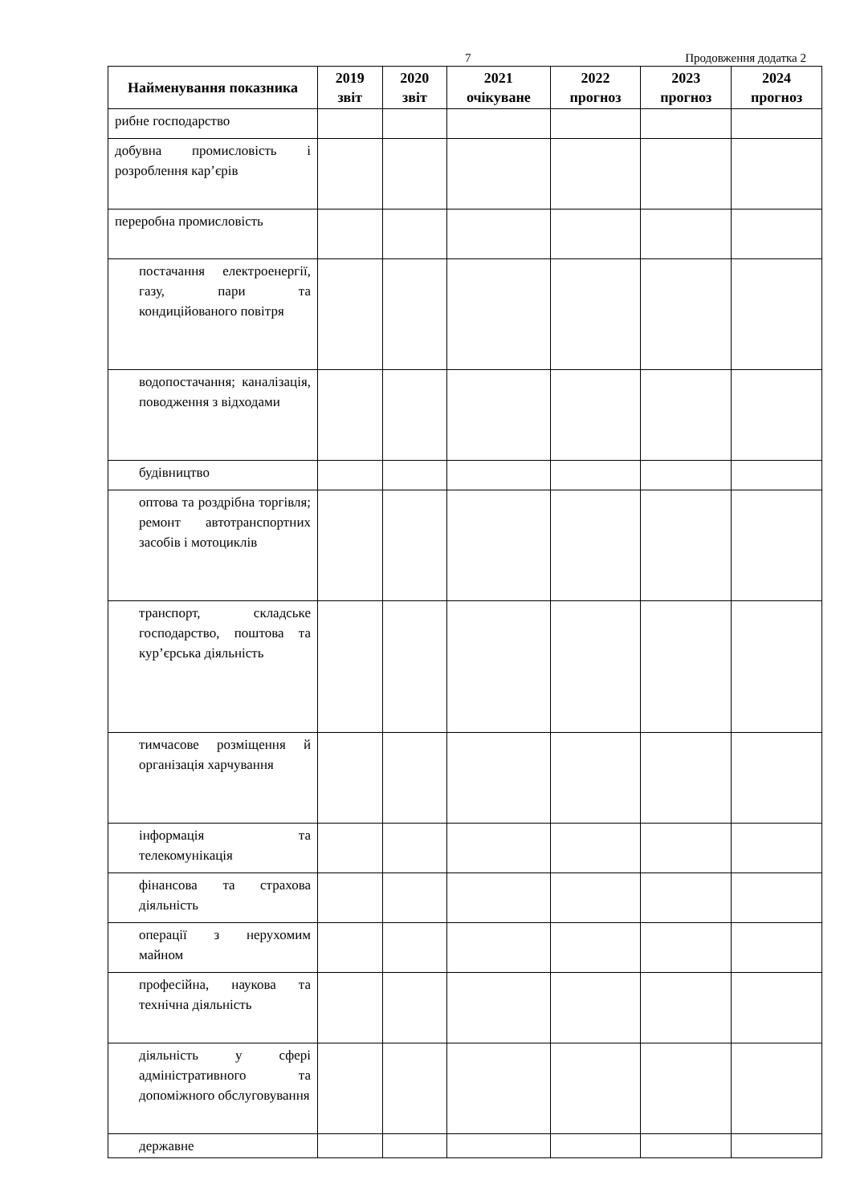7 Продовження додатка 2
| Найменування показника | 2019 звіт | 2020 звіт | 2021 очікуване | 2022 прогноз | 2023 прогноз | 2024 прогноз |
| --- | --- | --- | --- | --- | --- | --- |
| рибне господарство | | | | | | |
| добувна промисловість і розроблення кар’єрів | | | | | | |
| переробна промисловість | | | | | | |
| постачання електроенергії, газу, пари та кондиційованого повітря | | | | | | |
| водопостачання; каналізація, поводження з відходами | | | | | | |
| будівництво | | | | | | |
| оптова та роздрібна торгівля; ремонт автотранспортних засобів і мотоциклів | | | | | | |
| транспорт, складське господарство, поштова та кур’єрська діяльність | | | | | | |
| тимчасове розміщення й організація харчування | | | | | | |
| інформація та телекомунікація | | | | | | |
| фінансова та страхова діяльність | | | | | | |
| операції з нерухомим майном | | | | | | |
| професійна, наукова та технічна діяльність | | | | | | |
| діяльність у сфері адміністративного та допоміжного обслуговування | | | | | | |
| державне | | | | | | |